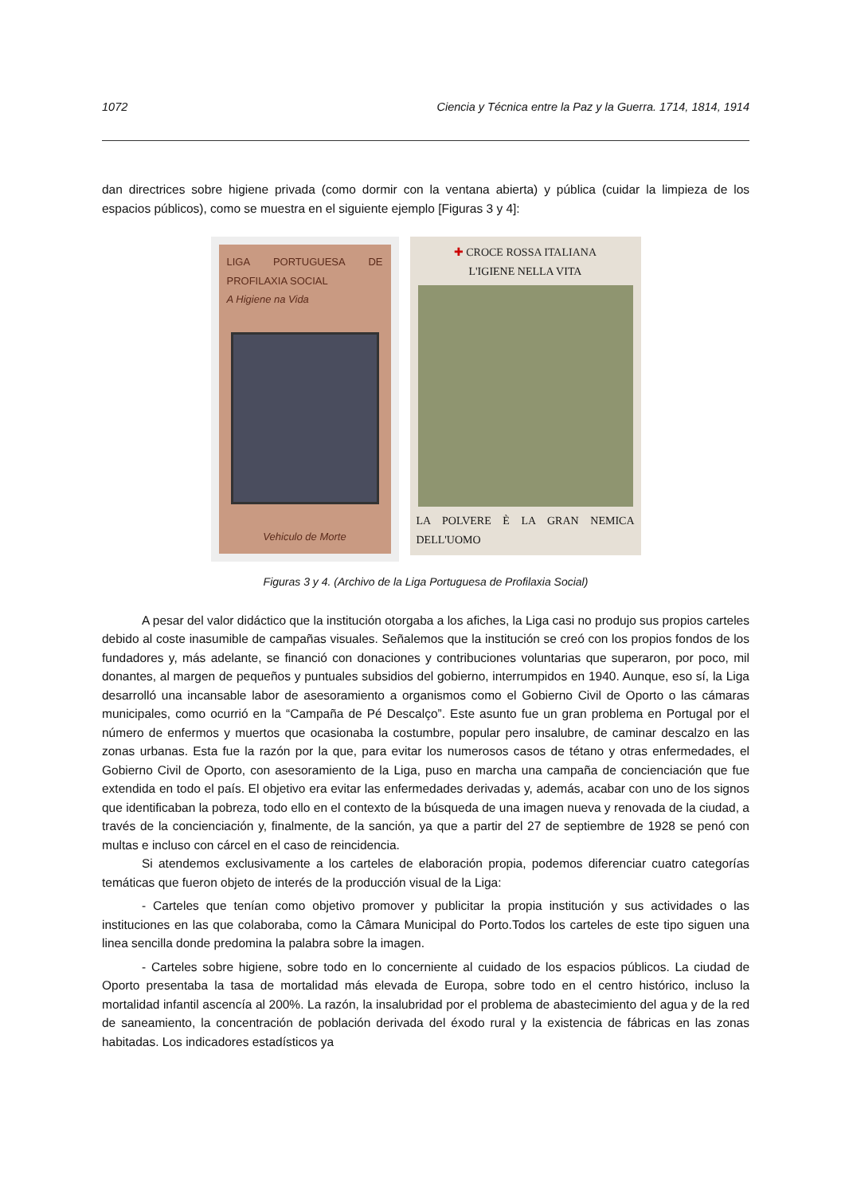1072 Ciencia y Técnica entre la Paz y la Guerra. 1714, 1814, 1914
dan directrices sobre higiene privada (como dormir con la ventana abierta) y pública (cuidar la limpieza de los espacios públicos), como se muestra en el siguiente ejemplo [Figuras 3 y 4]:
LIGA PORTUGUESA DE PROFILAXIA SOCIAL
A Higiene na Vida
Vehiculo de Morte
✚ CROCE ROSSA ITALIANA
L'IGIENE NELLA VITA
LA POLVERE È LA GRAN NEMICA DELL'UOMO
Figuras 3 y 4. (Archivo de la Liga Portuguesa de Profilaxia Social)
A pesar del valor didáctico que la institución otorgaba a los afiches, la Liga casi no produjo sus propios carteles debido al coste inasumible de campañas visuales. Señalemos que la institución se creó con los propios fondos de los fundadores y, más adelante, se financió con donaciones y contribuciones voluntarias que superaron, por poco, mil donantes, al margen de pequeños y puntuales subsidios del gobierno, interrumpidos en 1940. Aunque, eso sí, la Liga desarrolló una incansable labor de asesoramiento a organismos como el Gobierno Civil de Oporto o las cámaras municipales, como ocurrió en la “Campaña de Pé Descalço”. Este asunto fue un gran problema en Portugal por el número de enfermos y muertos que ocasionaba la costumbre, popular pero insalubre, de caminar descalzo en las zonas urbanas. Esta fue la razón por la que, para evitar los numerosos casos de tétano y otras enfermedades, el Gobierno Civil de Oporto, con asesoramiento de la Liga, puso en marcha una campaña de concienciación que fue extendida en todo el país. El objetivo era evitar las enfermedades derivadas y, además, acabar con uno de los signos que identificaban la pobreza, todo ello en el contexto de la búsqueda de una imagen nueva y renovada de la ciudad, a través de la concienciación y, finalmente, de la sanción, ya que a partir del 27 de septiembre de 1928 se penó con multas e incluso con cárcel en el caso de reincidencia.
Si atendemos exclusivamente a los carteles de elaboración propia, podemos diferenciar cuatro categorías temáticas que fueron objeto de interés de la producción visual de la Liga:
- Carteles que tenían como objetivo promover y publicitar la propia institución y sus actividades o las instituciones en las que colaboraba, como la Câmara Municipal do Porto.Todos los carteles de este tipo siguen una linea sencilla donde predomina la palabra sobre la imagen.
- Carteles sobre higiene, sobre todo en lo concerniente al cuidado de los espacios públicos. La ciudad de Oporto presentaba la tasa de mortalidad más elevada de Europa, sobre todo en el centro histórico, incluso la mortalidad infantil ascencía al 200%. La razón, la insalubridad por el problema de abastecimiento del agua y de la red de saneamiento, la concentración de población derivada del éxodo rural y la existencia de fábricas en las zonas habitadas. Los indicadores estadísticos ya